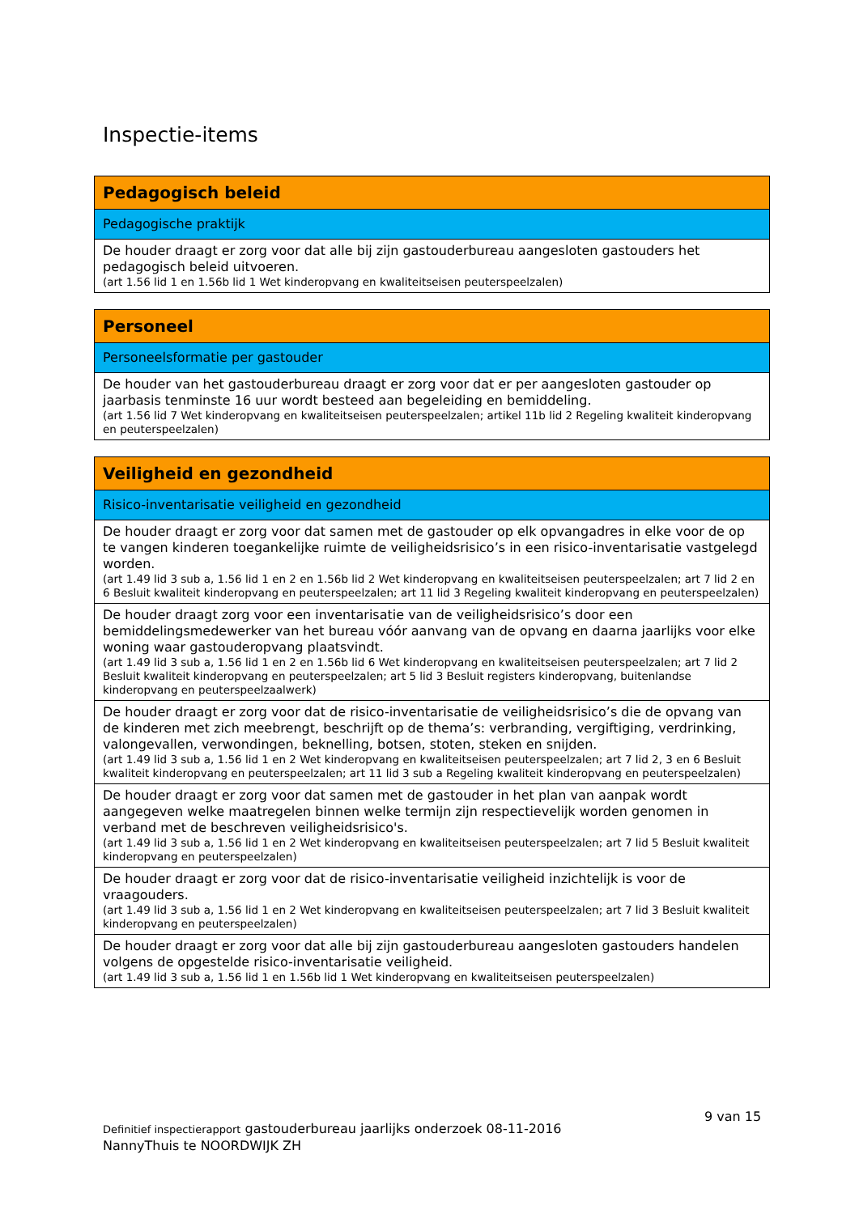Inspectie-items
| Pedagogisch beleid |
| --- |
| Pedagogische praktijk |
| De houder draagt er zorg voor dat alle bij zijn gastouderbureau aangesloten gastouders het pedagogisch beleid uitvoeren. (art 1.56 lid 1 en 1.56b lid 1 Wet kinderopvang en kwaliteitseisen peuterspeelzalen) |
| Personeel |
| --- |
| Personeelsformatie per gastouder |
| De houder van het gastouderbureau draagt er zorg voor dat er per aangesloten gastouder op jaarbasis tenminste 16 uur wordt besteed aan begeleiding en bemiddeling. (art 1.56 lid 7 Wet kinderopvang en kwaliteitseisen peuterspeelzalen; artikel 11b lid 2 Regeling kwaliteit kinderopvang en peuterspeelzalen) |
| Veiligheid en gezondheid |
| --- |
| Risico-inventarisatie veiligheid en gezondheid |
| De houder draagt er zorg voor dat samen met de gastouder op elk opvangadres in elke voor de op te vangen kinderen toegankelijke ruimte de veiligheidsrisico’s in een risico-inventarisatie vastgelegd worden. (art 1.49 lid 3 sub a, 1.56 lid 1 en 2 en 1.56b lid 2 Wet kinderopvang en kwaliteitseisen peuterspeelzalen; art 7 lid 2 en 6 Besluit kwaliteit kinderopvang en peuterspeelzalen; art 11 lid 3 Regeling kwaliteit kinderopvang en peuterspeelzalen) |
| De houder draagt zorg voor een inventarisatie van de veiligheidsrisico’s door een bemiddelingsmedewerker van het bureau vóór aanvang van de opvang en daarna jaarlijks voor elke woning waar gastouderopvang plaatsvindt. (art 1.49 lid 3 sub a, 1.56 lid 1 en 2 en 1.56b lid 6 Wet kinderopvang en kwaliteitseisen peuterspeelzalen; art 7 lid 2 Besluit kwaliteit kinderopvang en peuterspeelzalen; art 5 lid 3 Besluit registers kinderopvang, buitenlandse kinderopvang en peuterspeelzaalwerk) |
| De houder draagt er zorg voor dat de risico-inventarisatie de veiligheidsrisico’s die de opvang van de kinderen met zich meebrengt, beschrijft op de thema’s: verbranding, vergiftiging, verdrinking, valongevallen, verwondingen, beknelling, botsen, stoten, steken en snijden. (art 1.49 lid 3 sub a, 1.56 lid 1 en 2 Wet kinderopvang en kwaliteitseisen peuterspeelzalen; art 7 lid 2, 3 en 6 Besluit kwaliteit kinderopvang en peuterspeelzalen; art 11 lid 3 sub a Regeling kwaliteit kinderopvang en peuterspeelzalen) |
| De houder draagt er zorg voor dat samen met de gastouder in het plan van aanpak wordt aangegeven welke maatregelen binnen welke termijn zijn respectievelijk worden genomen in verband met de beschreven veiligheidsrisico's. (art 1.49 lid 3 sub a, 1.56 lid 1 en 2 Wet kinderopvang en kwaliteitseisen peuterspeelzalen; art 7 lid 5 Besluit kwaliteit kinderopvang en peuterspeelzalen) |
| De houder draagt er zorg voor dat de risico-inventarisatie veiligheid inzichtelijk is voor de vraagouders. (art 1.49 lid 3 sub a, 1.56 lid 1 en 2 Wet kinderopvang en kwaliteitseisen peuterspeelzalen; art 7 lid 3 Besluit kwaliteit kinderopvang en peuterspeelzalen) |
| De houder draagt er zorg voor dat alle bij zijn gastouderbureau aangesloten gastouders handelen volgens de opgestelde risico-inventarisatie veiligheid. (art 1.49 lid 3 sub a, 1.56 lid 1 en 1.56b lid 1 Wet kinderopvang en kwaliteitseisen peuterspeelzalen) |
9 van 15
Definitief inspectierapport gastouderbureau jaarlijks onderzoek 08-11-2016
NannyThuis te NOORDWIJK ZH